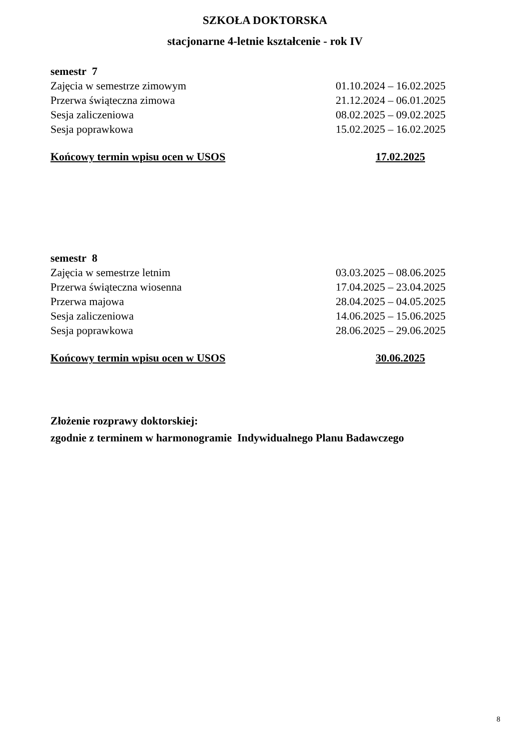SZKOŁA DOKTORSKA
stacjonarne 4-letnie kształcenie - rok IV
semestr 7
Zajęcia w semestrze zimowym 01.10.2024 – 16.02.2025
Przerwa świąteczna zimowa 21.12.2024 – 06.01.2025
Sesja zaliczeniowa 08.02.2025 – 09.02.2025
Sesja poprawkowa 15.02.2025 – 16.02.2025
Końcowy termin wpisu ocen w USOS 17.02.2025
semestr 8
Zajęcia w semestrze letnim 03.03.2025 – 08.06.2025
Przerwa świąteczna wiosenna 17.04.2025 – 23.04.2025
Przerwa majowa 28.04.2025 – 04.05.2025
Sesja zaliczeniowa 14.06.2025 – 15.06.2025
Sesja poprawkowa 28.06.2025 – 29.06.2025
Końcowy termin wpisu ocen w USOS 30.06.2025
Złożenie rozprawy doktorskiej:
zgodnie z terminem w harmonogramie Indywidualnego Planu Badawczego
8